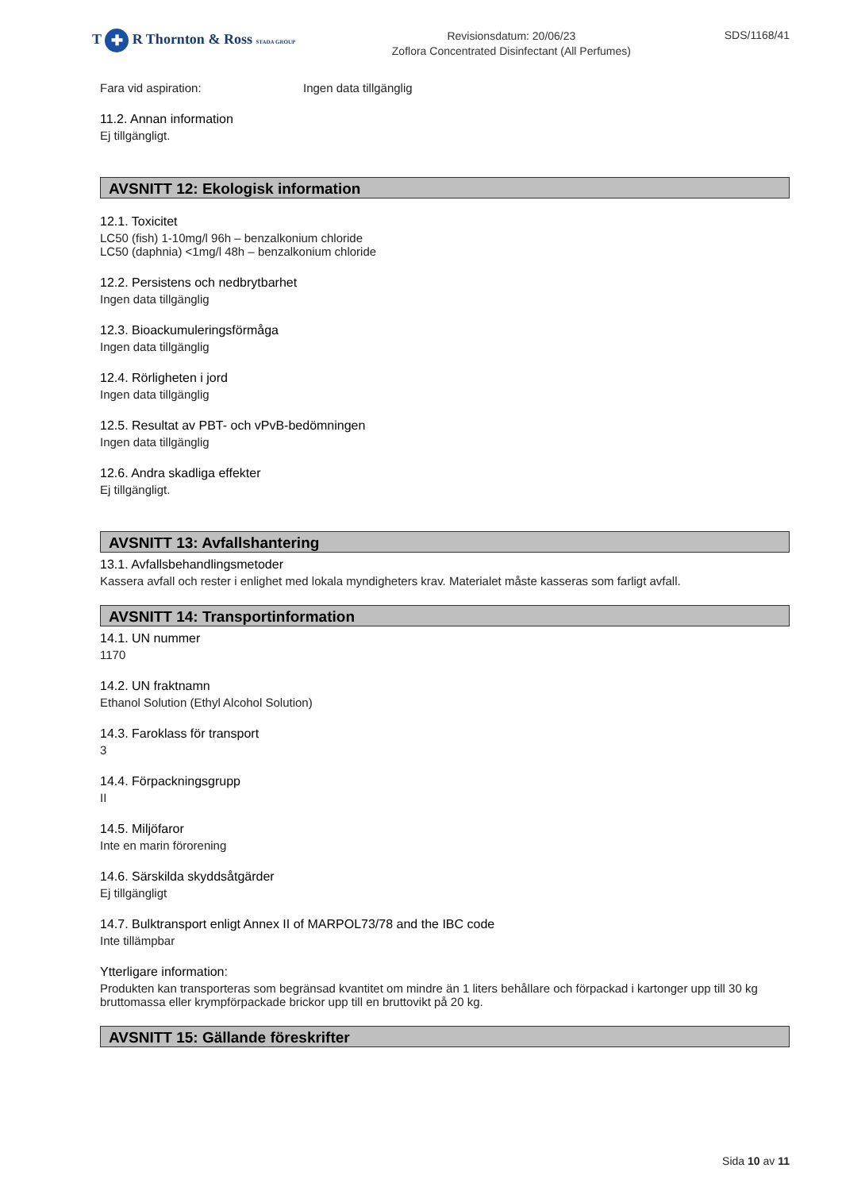T ✚ R Thornton & Ross STADA GROUP
Revisionsdatum: 20/06/23
Zoflora Concentrated Disinfectant (All Perfumes)
SDS/1168/41
Fara vid aspiration: Ingen data tillgänglig
11.2. Annan information
Ej tillgängligt.
AVSNITT 12: Ekologisk information
12.1. Toxicitet
LC50 (fish) 1-10mg/l 96h – benzalkonium chloride
LC50 (daphnia) <1mg/l 48h – benzalkonium chloride
12.2. Persistens och nedbrytbarhet
Ingen data tillgänglig
12.3. Bioackumuleringsförmåga
Ingen data tillgänglig
12.4. Rörligheten i jord
Ingen data tillgänglig
12.5. Resultat av PBT- och vPvB-bedömningen
Ingen data tillgänglig
12.6. Andra skadliga effekter
Ej tillgängligt.
AVSNITT 13: Avfallshantering
13.1. Avfallsbehandlingsmetoder
Kassera avfall och rester i enlighet med lokala myndigheters krav. Materialet måste kasseras som farligt avfall.
AVSNITT 14: Transportinformation
14.1. UN nummer
1170
14.2. UN fraktnamn
Ethanol Solution (Ethyl Alcohol Solution)
14.3. Faroklass för transport
3
14.4. Förpackningsgrupp
II
14.5. Miljöfaror
Inte en marin förorening
14.6. Särskilda skyddsåtgärder
Ej tillgängligt
14.7. Bulktransport enligt Annex II of MARPOL73/78 and the IBC code
Inte tillämpbar
Ytterligare information:
Produkten kan transporteras som begränsad kvantitet om mindre än 1 liters behållare och förpackad i kartonger upp till 30 kg bruttomassa eller krympförpackade brickor upp till en bruttovikt på 20 kg.
AVSNITT 15: Gällande föreskrifter
Sida 10 av 11